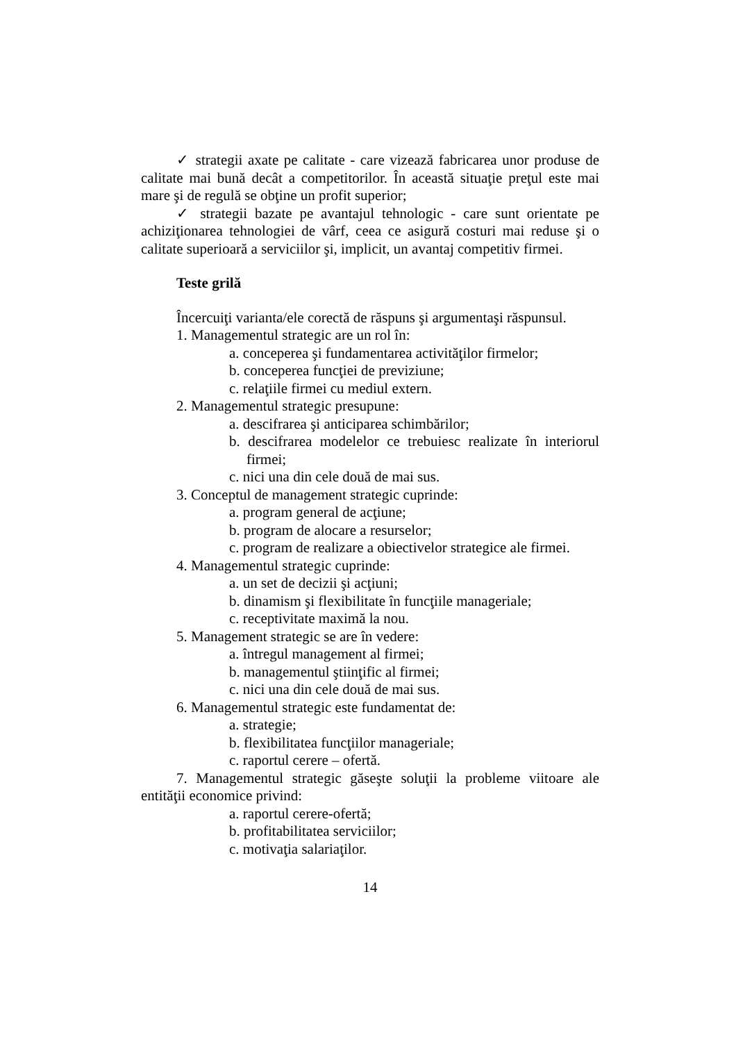✓ strategii axate pe calitate - care vizează fabricarea unor produse de calitate mai bună decât a competitorilor. În această situaţie preţul este mai mare şi de regulă se obţine un profit superior;
✓ strategii bazate pe avantajul tehnologic - care sunt orientate pe achiziţionarea tehnologiei de vârf, ceea ce asigură costuri mai reduse şi o calitate superioară a serviciilor şi, implicit, un avantaj competitiv firmei.
Teste grilă
Încercuiţi varianta/ele corectă de răspuns şi argumentaşi răspunsul.
1. Managementul strategic are un rol în:
a. conceperea şi fundamentarea activităţilor firmelor;
b. conceperea funcţiei de previziune;
c. relaţiile firmei cu mediul extern.
2. Managementul strategic presupune:
a. descifrarea şi anticiparea schimbărilor;
b. descifrarea modelelor ce trebuiesc realizate în interiorul firmei;
c. nici una din cele două de mai sus.
3. Conceptul de management strategic cuprinde:
a. program general de acţiune;
b. program de alocare a resurselor;
c. program de realizare a obiectivelor strategice ale firmei.
4. Managementul strategic cuprinde:
a. un set de decizii şi acţiuni;
b. dinamism şi flexibilitate în funcţiile manageriale;
c. receptivitate maximă la nou.
5. Management strategic se are în vedere:
a. întregul management al firmei;
b. managementul ştiinţific al firmei;
c. nici una din cele două de mai sus.
6. Managementul strategic este fundamentat de:
a. strategie;
b. flexibilitatea funcţiilor manageriale;
c. raportul cerere – ofertă.
7. Managementul strategic găseşte soluţii la probleme viitoare ale entităţii economice privind:
a. raportul cerere-ofertă;
b. profitabilitatea serviciilor;
c. motivaţia salariaţilor.
14